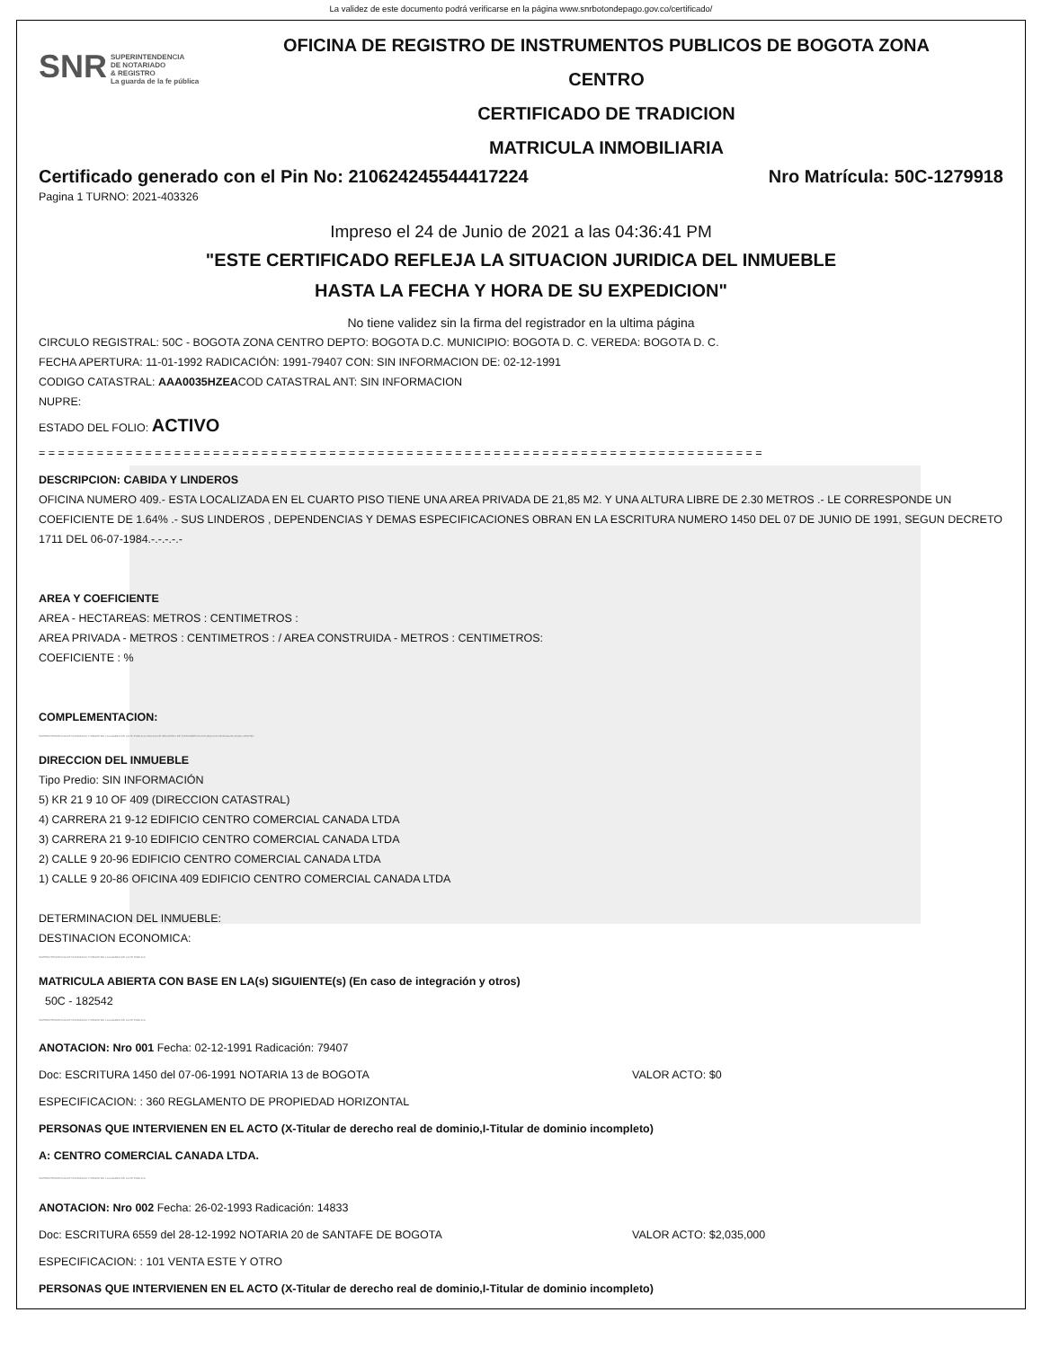La validez de este documento podrá verificarse en la página www.snrbotondepago.gov.co/certificado/
SNR SUPERINTENDENCIA
DE NOTARIADO
& REGISTRO
La guarda de la fe pública
OFICINA DE REGISTRO DE INSTRUMENTOS PUBLICOS DE BOGOTA ZONA
CENTRO
CERTIFICADO DE TRADICION
MATRICULA INMOBILIARIA
Certificado generado con el Pin No: 210624245544417224 Nro Matrícula: 50C-1279918
Pagina 1 TURNO: 2021-403326
Impreso el 24 de Junio de 2021 a las 04:36:41 PM
"ESTE CERTIFICADO REFLEJA LA SITUACION JURIDICA DEL INMUEBLE
HASTA LA FECHA Y HORA DE SU EXPEDICION"
No tiene validez sin la firma del registrador en la ultima página
CIRCULO REGISTRAL: 50C - BOGOTA ZONA CENTRO DEPTO: BOGOTA D.C. MUNICIPIO: BOGOTA D. C. VEREDA: BOGOTA D. C.
FECHA APERTURA: 11-01-1992 RADICACIÓN: 1991-79407 CON: SIN INFORMACION DE: 02-12-1991
CODIGO CATASTRAL: AAA0035HZEACOD CATASTRAL ANT: SIN INFORMACION
NUPRE:
ESTADO DEL FOLIO: ACTIVO
= = = = = = = = = = = = = = = = = = = = = = = = = = = = = = = = = = = = = = = = = = = = = = = = = = = = = = = = = = = = = = = = = = = = = = = = = = =
DESCRIPCION: CABIDA Y LINDEROS
OFICINA NUMERO 409.- ESTA LOCALIZADA EN EL CUARTO PISO TIENE UNA AREA PRIVADA DE 21,85 M2. Y UNA ALTURA LIBRE DE 2.30 METROS .- LE CORRESPONDE UN COEFICIENTE DE 1.64% .- SUS LINDEROS , DEPENDENCIAS Y DEMAS ESPECIFICACIONES OBRAN EN LA ESCRITURA NUMERO 1450 DEL 07 DE JUNIO DE 1991, SEGUN DECRETO 1711 DEL 06-07-1984.-.-.-.-.-
AREA Y COEFICIENTE
AREA - HECTAREAS: METROS : CENTIMETROS :
AREA PRIVADA - METROS : CENTIMETROS : / AREA CONSTRUIDA - METROS : CENTIMETROS:
COEFICIENTE : %
COMPLEMENTACION:
SUPERINTENDENCIA DE NOTARIADO Y REGISTRO LA GUARDA DE LA FE PUBLICA OFICINA DE REGISTRO DE INSTRUMENTOS PUBLICOS DE BOGOTA ZONA CENTRO
DIRECCION DEL INMUEBLE
Tipo Predio: SIN INFORMACIÓN
5) KR 21 9 10 OF 409 (DIRECCION CATASTRAL)
4) CARRERA 21 9-12 EDIFICIO CENTRO COMERCIAL CANADA LTDA
3) CARRERA 21 9-10 EDIFICIO CENTRO COMERCIAL CANADA LTDA
2) CALLE 9 20-96 EDIFICIO CENTRO COMERCIAL CANADA LTDA
1) CALLE 9 20-86 OFICINA 409 EDIFICIO CENTRO COMERCIAL CANADA LTDA
DETERMINACION DEL INMUEBLE:
DESTINACION ECONOMICA:
SUPERINTENDENCIA DE NOTARIADO Y REGISTRO LA GUARDA DE LA FE PUBLICA
MATRICULA ABIERTA CON BASE EN LA(s) SIGUIENTE(s) (En caso de integración y otros)
50C - 182542
SUPERINTENDENCIA DE NOTARIADO Y REGISTRO LA GUARDA DE LA FE PUBLICA
ANOTACION: Nro 001 Fecha: 02-12-1991 Radicación: 79407
Doc: ESCRITURA 1450 del 07-06-1991 NOTARIA 13 de BOGOTA VALOR ACTO: $0
ESPECIFICACION: : 360 REGLAMENTO DE PROPIEDAD HORIZONTAL
PERSONAS QUE INTERVIENEN EN EL ACTO (X-Titular de derecho real de dominio,I-Titular de dominio incompleto)
A: CENTRO COMERCIAL CANADA LTDA.
SUPERINTENDENCIA DE NOTARIADO Y REGISTRO LA GUARDA DE LA FE PUBLICA
ANOTACION: Nro 002 Fecha: 26-02-1993 Radicación: 14833
Doc: ESCRITURA 6559 del 28-12-1992 NOTARIA 20 de SANTAFE DE BOGOTA VALOR ACTO: $2,035,000
ESPECIFICACION: : 101 VENTA ESTE Y OTRO
PERSONAS QUE INTERVIENEN EN EL ACTO (X-Titular de derecho real de dominio,I-Titular de dominio incompleto)